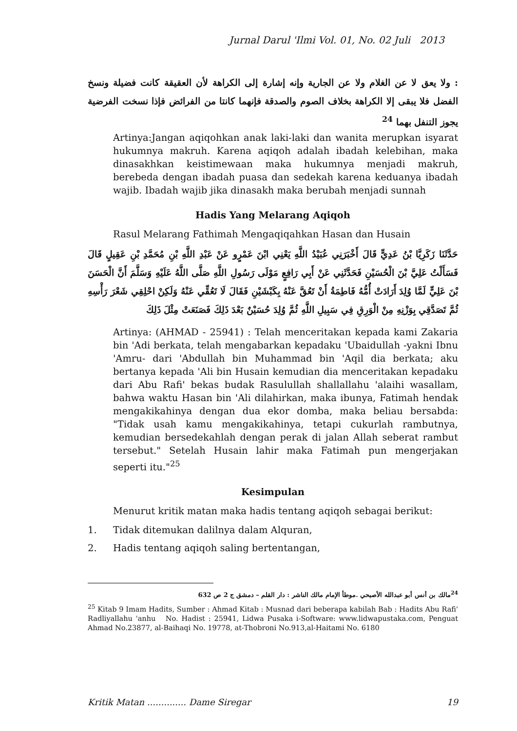Jurnal Darul 'Ilmi Vol. 01, No. 02 Juli 2013
: ولا يعق لا عن الغلام ولا عن الجارية وإنه إشارة إلى الكراهة لأن العقيقة كانت فضيلة ونسخ الفضل فلا يبقى إلا الكراهة بخلاف الصوم والصدقة فإنهما كانتا من الفرائض فإذا نسخت الفرضية يجوز التنفل بهما <sup>24</sup>
Artinya:Jangan aqiqohkan anak laki-laki dan wanita merupkan isyarat hukumnya makruh. Karena aqiqoh adalah ibadah kelebihan, maka dinasakhkan keistimewaan maka hukumnya menjadi makruh, berebeda dengan ibadah puasa dan sedekah karena keduanya ibadah wajib. Ibadah wajib jika dinasakh maka berubah menjadi sunnah
Hadis Yang Melarang Aqiqoh
Rasul Melarang Fathimah Mengaqiqahkan Hasan dan Husain
حَدَّثَنَا زَكَرِيَّا بْنُ عَدِيٍّ قَالَ أَخْبَرَنِي عُبَيْدُ اللَّهِ يَعْنِي ابْنَ عَمْرٍو عَنْ عَبْدِ اللَّهِ بْنِ مُحَمَّدِ بْنِ عَقِيلٍ قَالَ فَسَأَلْتُ عَلِيَّ بْنَ الْحُسَيْنِ فَحَدَّثَنِي عَنْ أَبِي رَافِعٍ مَوْلَى رَسُولِ اللَّهِ صَلَّى اللَّهُ عَلَيْهِ وَسَلَّمَ أَنَّ الْحَسَنَ بْنَ عَلِيٍّ لَمَّا وُلِدَ أَرَادَتْ أُمُّهُ فَاطِمَةُ أَنْ تَعُقَّ عَنْهُ بِكَبْشَيْنِ فَقَالَ لَا تَعُقِّي عَنْهُ وَلَكِنْ احْلِقِي شَعْرَ رَأْسِهِ ثُمَّ تَصَدَّقِي بِوَزْنِهِ مِنْ الْوَرِقِ فِي سَبِيلِ اللَّهِ ثُمَّ وُلِدَ حُسَيْنٌ بَعْدَ ذَلِكَ فَصَنَعَتْ مِثْلَ ذَلِكَ
Artinya: (AHMAD - 25941) : Telah menceritakan kepada kami Zakaria bin 'Adi berkata, telah mengabarkan kepadaku 'Ubaidullah -yakni Ibnu 'Amru- dari 'Abdullah bin Muhammad bin 'Aqil dia berkata; aku bertanya kepada 'Ali bin Husain kemudian dia menceritakan kepadaku dari Abu Rafi' bekas budak Rasulullah shallallahu 'alaihi wasallam, bahwa waktu Hasan bin 'Ali dilahirkan, maka ibunya, Fatimah hendak mengakikahinya dengan dua ekor domba, maka beliau bersabda: "Tidak usah kamu mengakikahinya, tetapi cukurlah rambutnya, kemudian bersedekahlah dengan perak di jalan Allah seberat rambut tersebut." Setelah Husain lahir maka Fatimah pun mengerjakan seperti itu."<sup>25</sup>
Kesimpulan
Menurut kritik matan maka hadis tentang aqiqoh sebagai berikut:
1. Tidak ditemukan dalilnya dalam Alquran,
2. Hadis tentang aqiqoh saling bertentangan,
<sup>24</sup> مالك بن أنس أبو عبدالله الأصبحي .موطأ الإمام مالك الناشر : دار القلم – دمشق ج 2 ص 632
<sup>25</sup> Kitab 9 Imam Hadits, Sumber : Ahmad Kitab : Musnad dari beberapa kabilah Bab : Hadits Abu Rafi' Radliyallahu 'anhu No. Hadist : 25941, Lidwa Pusaka i-Software: www.lidwapustaka.com, Penguat Ahmad No.23877, al-Baihaqi No. 19778, at-Thobroni No.913,al-Haitami No. 6180
Kritik Matan .............. Dame Siregar 19